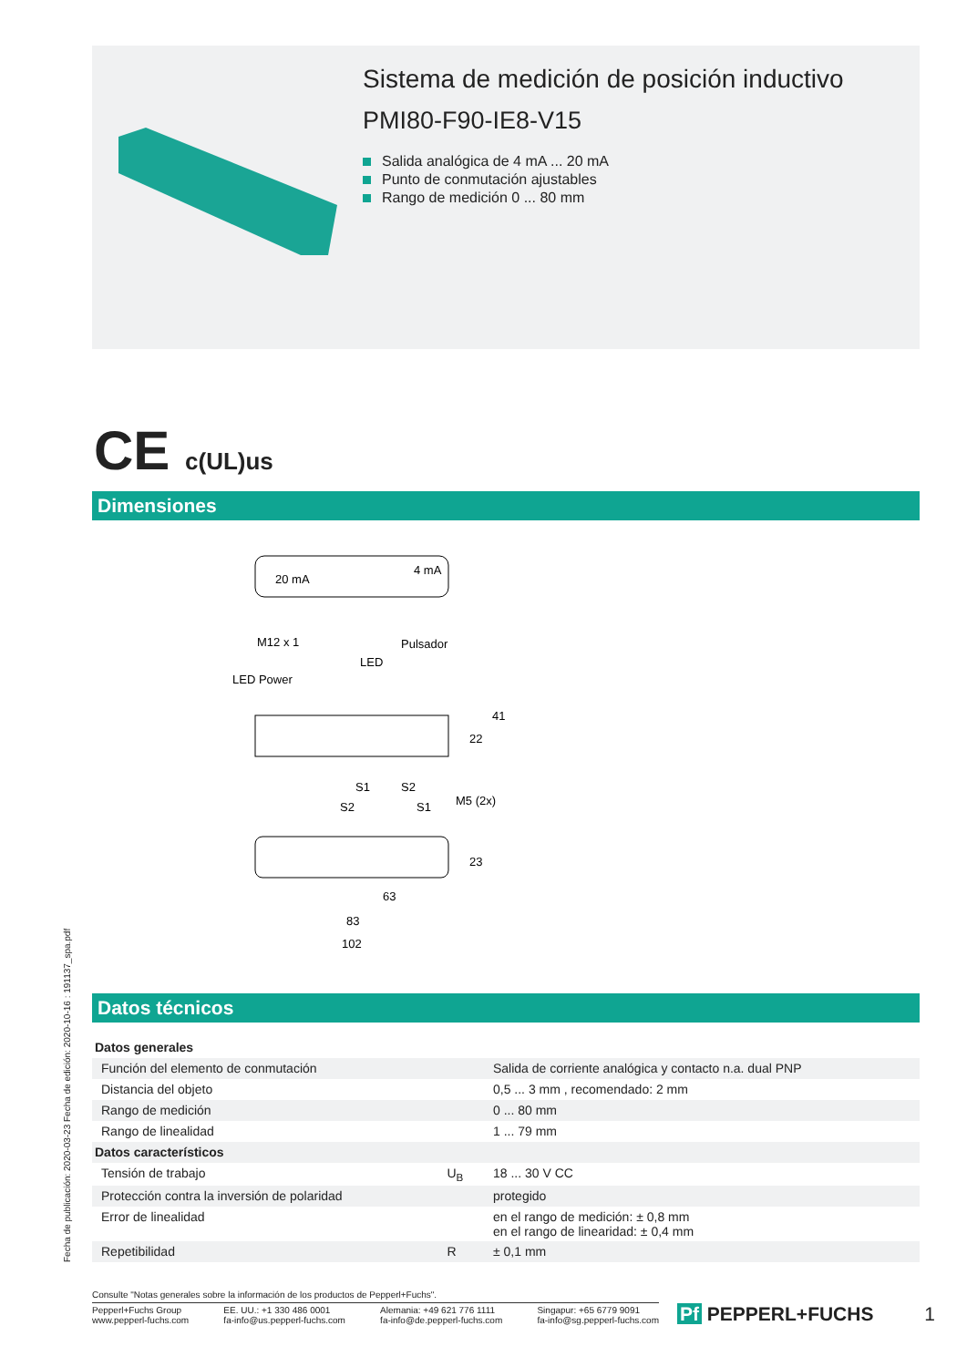Sistema de medición de posición inductivo
PMI80-F90-IE8-V15
Salida analógica de 4 mA ... 20 mA
Punto de conmutación ajustables
Rango de medición 0 ... 80 mm
CE c(UL)us
Dimensiones
20 mA
4 mA
M12 x 1
Pulsador
LED
LED Power
22
41
S1
S2
S2
S1
M5 (2x)
23
63
83
102
Datos técnicos
| Datos generales | | |
| Función del elemento de conmutación | | Salida de corriente analógica y contacto n.a. dual PNP |
| Distancia del objeto | | 0,5 ... 3 mm , recomendado: 2 mm |
| Rango de medición | | 0 ... 80 mm |
| Rango de linealidad | | 1 ... 79 mm |
| Datos característicos | | |
| Tensión de trabajo | U<sub>B</sub> | 18 ... 30 V CC |
| Protección contra la inversión de polaridad | | protegido |
| Error de linealidad | | en el rango de medición: ± 0,8 mm en el rango de linearidad: ± 0,4 mm |
| Repetibilidad | R | ± 0,1 mm |
Fecha de publicación: 2020-03-23 Fecha de edición: 2020-10-16 : 191137_spa.pdf
Consulte "Notas generales sobre la información de los productos de Pepperl+Fuchs".
Pepperl+Fuchs Group
www.pepperl-fuchs.com
EE. UU.: +1 330 486 0001
fa-info@us.pepperl-fuchs.com
Alemania: +49 621 776 1111
fa-info@de.pepperl-fuchs.com
Singapur: +65 6779 9091
fa-info@sg.pepperl-fuchs.com
Pf PEPPERL+FUCHS 1